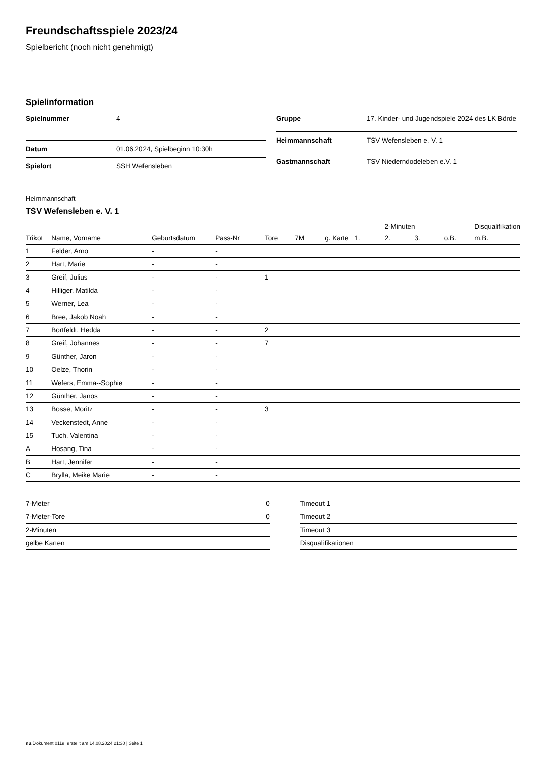Freundschaftsspiele 2023/24
Spielbericht (noch nicht genehmigt)
Spielinformation
| Spielnummer | 4 |
| Datum | 01.06.2024, Spielbeginn 10:30h |
| Spielort | SSH Wefensleben |
| Gruppe | 17. Kinder- und Jugendspiele 2024 des LK Börde |
| Heimmannschaft | TSV Wefensleben e. V. 1 |
| Gastmannschaft | TSV Niederndodeleben e.V. 1 |
Heimmannschaft
TSV Wefensleben e. V. 1
| | | | | | | | | 2-Minuten | | | Disqualifikation |
| --- | --- | --- | --- | --- | --- | --- | --- | --- | --- | --- | --- |
| Trikot | Name, Vorname | Geburtsdatum | Pass-Nr | Tore | 7M | g. Karte | 1. | 2. | 3. | o.B. | m.B. |
| 1 | Felder, Arno | - | - | | | | | | | | |
| 2 | Hart, Marie | - | - | | | | | | | | |
| 3 | Greif, Julius | - | - | 1 | | | | | | | |
| 4 | Hilliger, Matilda | - | - | | | | | | | | |
| 5 | Werner, Lea | - | - | | | | | | | | |
| 6 | Bree, Jakob Noah | - | - | | | | | | | | |
| 7 | Bortfeldt, Hedda | - | - | 2 | | | | | | | |
| 8 | Greif, Johannes | - | - | 7 | | | | | | | |
| 9 | Günther, Jaron | - | - | | | | | | | | |
| 10 | Oelze, Thorin | - | - | | | | | | | | |
| 11 | Wefers, Emma--Sophie | - | - | | | | | | | | |
| 12 | Günther, Janos | - | - | | | | | | | | |
| 13 | Bosse, Moritz | - | - | 3 | | | | | | | |
| 14 | Veckenstedt, Anne | - | - | | | | | | | | |
| 15 | Tuch, Valentina | - | - | | | | | | | | |
| A | Hosang, Tina | - | - | | | | | | | | |
| B | Hart, Jennifer | - | - | | | | | | | | |
| C | Brylla, Meike Marie | - | - | | | | | | | | |
| 7-Meter | 0 |
| 7-Meter-Tore | 0 |
| 2-Minuten | |
| gelbe Karten | |
| Timeout 1 |
| Timeout 2 |
| Timeout 3 |
| Disqualifikationen |
nu.Dokument 011e, erstellt am 14.08.2024 21:30 | Seite 1